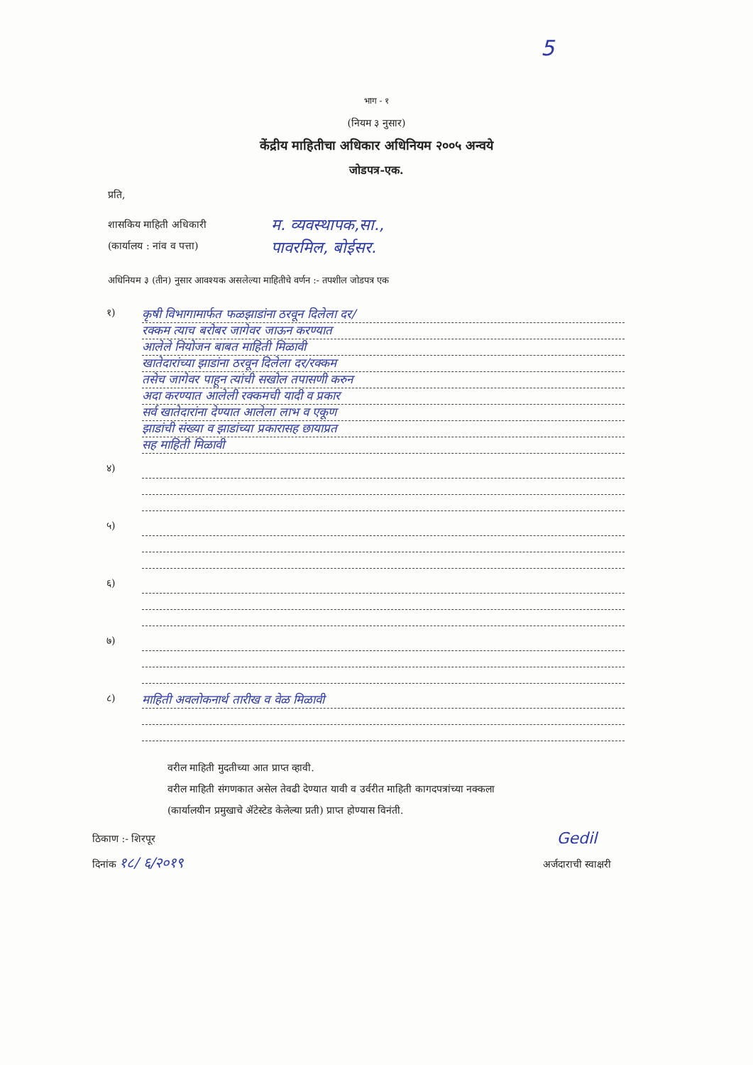5
भाग - १
(नियम ३ नुसार)
केंद्रीय माहितीचा अधिकार अधिनियम २००५ अन्वये
जोडपत्र-एक.
प्रति,
शासकिय माहिती अधिकारी
(कार्यालय : नांव व पत्ता)
म. व्यवस्थापक,सा.,
पावरमिल, बोईसर.
अधिनियम ३ (तीन) नुसार आवश्यक असलेल्या माहितीचे वर्णन :- तपशील जोडपत्र एक
१)
कृषी विभागामार्फत फळझाडांना ठरवून दिलेला दर/
रक्कम त्याच बरोबर जागेवर जाऊन करण्यात
आलेले नियोजन बाबत माहिती मिळावी
खातेदारांच्या झाडांना ठरवून दिलेला दर/रक्कम
तसेच जागेवर पाहून त्यांची सखोल तपासणी करुन
अदा करण्यात आलेली रक्कमची यादी व प्रकार
सर्व खातेदारांना देण्यात आलेला लाभ व एकूण
झाडांची संख्या व झाडांच्या प्रकारासह छायाप्रत
सह माहिती मिळावी
४)
५)
६)
७)
८)
माहिती अवलोकनार्थ तारीख व वेळ मिळावी
वरील माहिती मुदतीच्या आत प्राप्त व्हावी.
वरील माहिती संगणकात असेल तेवढी देण्यात यावी व उर्वरीत माहिती कागदपत्रांच्या नक्कला
(कार्यालयीन प्रमुखाचे ॲटेस्टेड केलेल्या प्रती) प्राप्त होण्यास विनंती.
ठिकाण :- शिरपूर
दिनांक १८/ ६/२०१९
Gedil
अर्जदाराची स्वाक्षरी